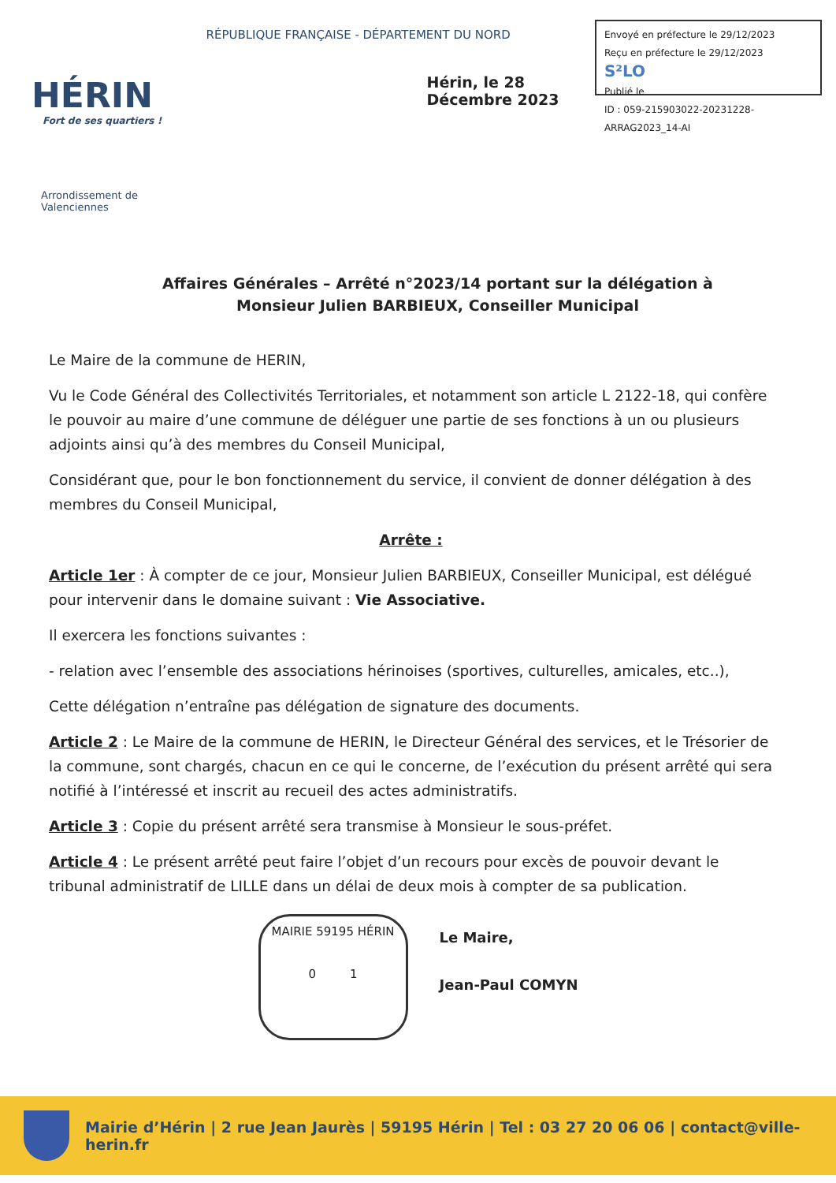HÉRIN
Fort de ses quartiers !
Arrondissement de Valenciennes
RÉPUBLIQUE FRANÇAISE - DÉPARTEMENT DU NORD
Hérin, le 28 Décembre 2023
Envoyé en préfecture le 29/12/2023
Reçu en préfecture le 29/12/2023 S²LO
Publié le
ID : 059-215903022-20231228-ARRAG2023_14-AI
Affaires Générales – Arrêté n°2023/14 portant sur la délégation à Monsieur Julien BARBIEUX, Conseiller Municipal
Le Maire de la commune de HERIN,
Vu le Code Général des Collectivités Territoriales, et notamment son article L 2122-18, qui confère le pouvoir au maire d’une commune de déléguer une partie de ses fonctions à un ou plusieurs adjoints ainsi qu’à des membres du Conseil Municipal,
Considérant que, pour le bon fonctionnement du service, il convient de donner délégation à des membres du Conseil Municipal,
Arrête :
Article 1er : À compter de ce jour, Monsieur Julien BARBIEUX, Conseiller Municipal, est délégué pour intervenir dans le domaine suivant : Vie Associative.
Il exercera les fonctions suivantes :
- relation avec l’ensemble des associations hérinoises (sportives, culturelles, amicales, etc..),
Cette délégation n’entraîne pas délégation de signature des documents.
Article 2 : Le Maire de la commune de HERIN, le Directeur Général des services, et le Trésorier de la commune, sont chargés, chacun en ce qui le concerne, de l’exécution du présent arrêté qui sera notifié à l’intéressé et inscrit au recueil des actes administratifs.
Article 3 : Copie du présent arrêté sera transmise à Monsieur le sous-préfet.
Article 4 : Le présent arrêté peut faire l’objet d’un recours pour excès de pouvoir devant le tribunal administratif de LILLE dans un délai de deux mois à compter de sa publication.
MAIRIE 59195 HÉRIN
0 1
Le Maire,
Jean-Paul COMYN
Mairie d’Hérin | 2 rue Jean Jaurès | 59195 Hérin | Tel : 03 27 20 06 06 | contact@ville-herin.fr